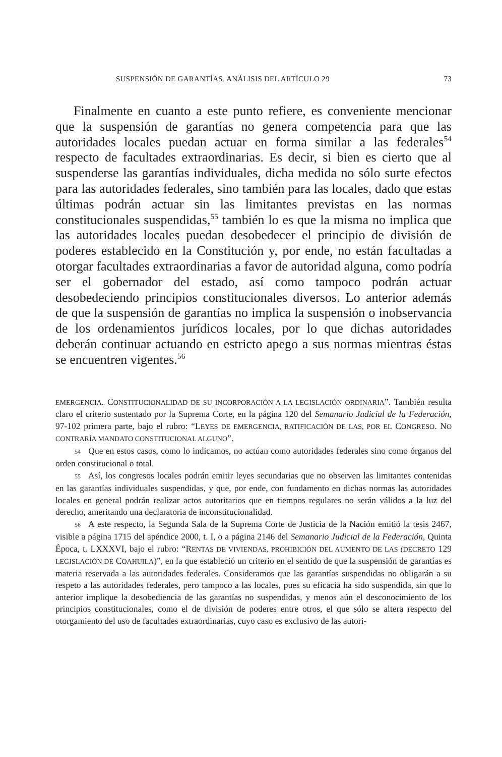SUSPENSIÓN DE GARANTÍAS. ANÁLISIS DEL ARTÍCULO 29 73
Finalmente en cuanto a este punto refiere, es conveniente mencionar que la suspensión de garantías no genera competencia para que las autoridades locales puedan actuar en forma similar a las federales<sup>54</sup> respecto de facultades extraordinarias. Es decir, si bien es cierto que al suspenderse las garantías individuales, dicha medida no sólo surte efectos para las autoridades federales, sino también para las locales, dado que estas últimas podrán actuar sin las limitantes previstas en las normas constitucionales suspendidas,<sup>55</sup> también lo es que la misma no implica que las autoridades locales puedan desobedecer el principio de división de poderes establecido en la Constitución y, por ende, no están facultadas a otorgar facultades extraordinarias a favor de autoridad alguna, como podría ser el gobernador del estado, así como tampoco podrán actuar desobedeciendo principios constitucionales diversos. Lo anterior además de que la suspensión de garantías no implica la suspensión o inobservancia de los ordenamientos jurídicos locales, por lo que dichas autoridades deberán continuar actuando en estricto apego a sus normas mientras éstas se encuentren vigentes.<sup>56</sup>
EMERGENCIA. CONSTITUCIONALIDAD DE SU INCORPORACIÓN A LA LEGISLACIÓN ORDINARIA”. También resulta claro el criterio sustentado por la Suprema Corte, en la página 120 del Semanario Judicial de la Federación, 97-102 primera parte, bajo el rubro: “LEYES DE EMERGENCIA, RATIFICACIÓN DE LAS, POR EL CONGRESO. NO CONTRARÍA MANDATO CONSTITUCIONAL ALGUNO”.
54 Que en estos casos, como lo indicamos, no actúan como autoridades federales sino como órganos del orden constitucional o total.
55 Así, los congresos locales podrán emitir leyes secundarias que no observen las limitantes contenidas en las garantías individuales suspendidas, y que, por ende, con fundamento en dichas normas las autoridades locales en general podrán realizar actos autoritarios que en tiempos regulares no serán válidos a la luz del derecho, ameritando una declaratoria de inconstitucionalidad.
56 A este respecto, la Segunda Sala de la Suprema Corte de Justicia de la Nación emitió la tesis 2467, visible a página 1715 del apéndice 2000, t. I, o a página 2146 del Semanario Judicial de la Federación, Quinta Época, t. LXXXVI, bajo el rubro: “RENTAS DE VIVIENDAS, PROHIBICIÓN DEL AUMENTO DE LAS (DECRETO 129 LEGISLACIÓN DE COAHUILA)”, en la que estableció un criterio en el sentido de que la suspensión de garantías es materia reservada a las autoridades federales. Consideramos que las garantías suspendidas no obligarán a su respeto a las autoridades federales, pero tampoco a las locales, pues su eficacia ha sido suspendida, sin que lo anterior implique la desobediencia de las garantías no suspendidas, y menos aún el desconocimiento de los principios constitucionales, como el de división de poderes entre otros, el que sólo se altera respecto del otorgamiento del uso de facultades extraordinarias, cuyo caso es exclusivo de las autori-